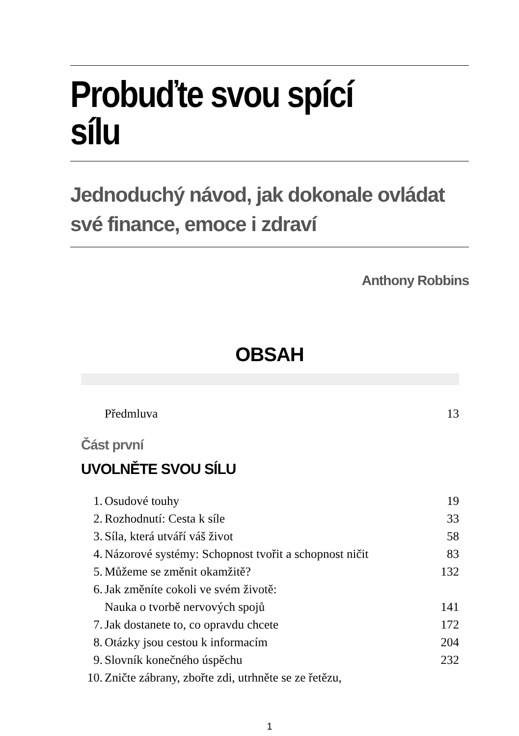Probuďte svou spící sílu
Jednoduchý návod, jak dokonale ovládat
své finance, emoce i zdraví
Anthony Robbins
OBSAH
Předmluva 13
Část první
UVOLNĚTE SVOU SÍLU
1. Osudové touhy 19
2. Rozhodnutí: Cesta k síle 33
3. Síla, která utváří váš život 58
4. Názorové systémy: Schopnost tvořit a schopnost ničit 83
5. Můžeme se změnit okamžitě? 132
6. Jak změníte cokoli ve svém životě:
Nauka o tvorbě nervových spojů 141
7. Jak dostanete to, co opravdu chcete 172
8. Otázky jsou cestou k informacím 204
9. Slovník konečného úspěchu 232
10. Zničte zábrany, zbořte zdi, utrhněte se ze řetězu,
1